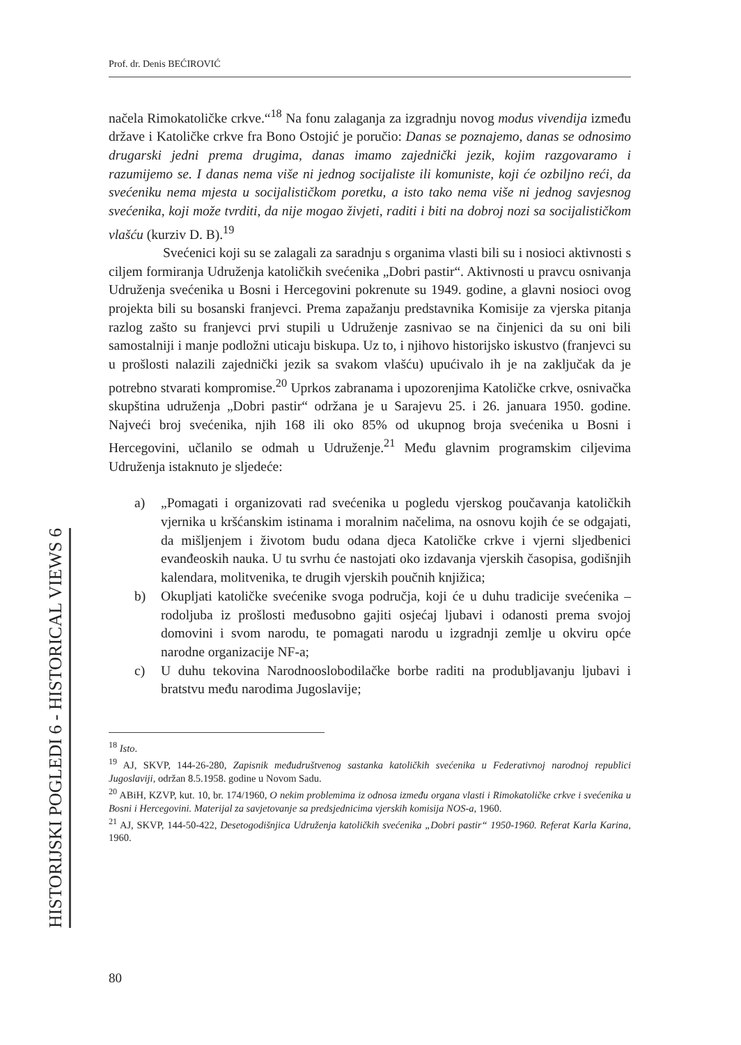Prof. dr. Denis BEĆIROVIĆ
načela Rimokatoličke crkve.“<sup>18</sup> Na fonu zalaganja za izgradnju novog modus vivendija između države i Katoličke crkve fra Bono Ostojić je poručio: Danas se poznajemo, danas se odnosimo drugarski jedni prema drugima, danas imamo zajednički jezik, kojim razgovaramo i razumijemo se. I danas nema više ni jednog socijaliste ili komuniste, koji će ozbiljno reći, da svećeniku nema mjesta u socijalističkom poretku, a isto tako nema više ni jednog savjesnog svećenika, koji može tvrditi, da nije mogao živjeti, raditi i biti na dobroj nozi sa socijalističkom vlašću (kurziv D. B).<sup>19</sup>
Svećenici koji su se zalagali za saradnju s organima vlasti bili su i nosioci aktivnosti s ciljem formiranja Udruženja katoličkih svećenika „Dobri pastir“. Aktivnosti u pravcu osnivanja Udruženja svećenika u Bosni i Hercegovini pokrenute su 1949. godine, a glavni nosioci ovog projekta bili su bosanski franjevci. Prema zapažanju predstavnika Komisije za vjerska pitanja razlog zašto su franjevci prvi stupili u Udruženje zasnivao se na činjenici da su oni bili samostalniji i manje podložni uticaju biskupa. Uz to, i njihovo historijsko iskustvo (franjevci su u prošlosti nalazili zajednički jezik sa svakom vlašću) upućivalo ih je na zaključak da je potrebno stvarati kompromise.<sup>20</sup> Uprkos zabranama i upozorenjima Katoličke crkve, osnivačka skupština udruženja „Dobri pastir“ održana je u Sarajevu 25. i 26. januara 1950. godine. Najveći broj svećenika, njih 168 ili oko 85% od ukupnog broja svećenika u Bosni i Hercegovini, učlanilo se odmah u Udruženje.<sup>21</sup> Među glavnim programskim ciljevima Udruženja istaknuto je sljedeće:
a) „Pomagati i organizovati rad svećenika u pogledu vjerskog poučavanja katoličkih vjernika u kršćanskim istinama i moralnim načelima, na osnovu kojih će se odgajati, da mišljenjem i životom budu odana djeca Katoličke crkve i vjerni sljedbenici evanđeoskih nauka. U tu svrhu će nastojati oko izdavanja vjerskih časopisa, godišnjih kalendara, molitvenika, te drugih vjerskih poučnih knjižica;
b) Okupljati katoličke svećenike svoga područja, koji će u duhu tradicije svećenika – rodoljuba iz prošlosti međusobno gajiti osjećaj ljubavi i odanosti prema svojoj domovini i svom narodu, te pomagati narodu u izgradnji zemlje u okviru opće narodne organizacije NF-a;
c) U duhu tekovina Narodnooslobodilačke borbe raditi na produbljavanju ljubavi i bratstvu među narodima Jugoslavije;
<sup>18</sup> Isto.
<sup>19</sup> AJ, SKVP, 144-26-280, Zapisnik međudruštvenog sastanka katoličkih svećenika u Federativnoj narodnoj republici Jugoslaviji, održan 8.5.1958. godine u Novom Sadu.
<sup>20</sup> ABiH, KZVP, kut. 10, br. 174/1960, O nekim problemima iz odnosa između organa vlasti i Rimokatoličke crkve i svećenika u Bosni i Hercegovini. Materijal za savjetovanje sa predsjednicima vjerskih komisija NOS-a, 1960.
<sup>21</sup> AJ, SKVP, 144-50-422, Desetogodišnjica Udruženja katoličkih svećenika „Dobri pastir“ 1950-1960. Referat Karla Karina, 1960.
HISTORIJSKI POGLEDI 6 - HISTORICAL VIEWS 6
80